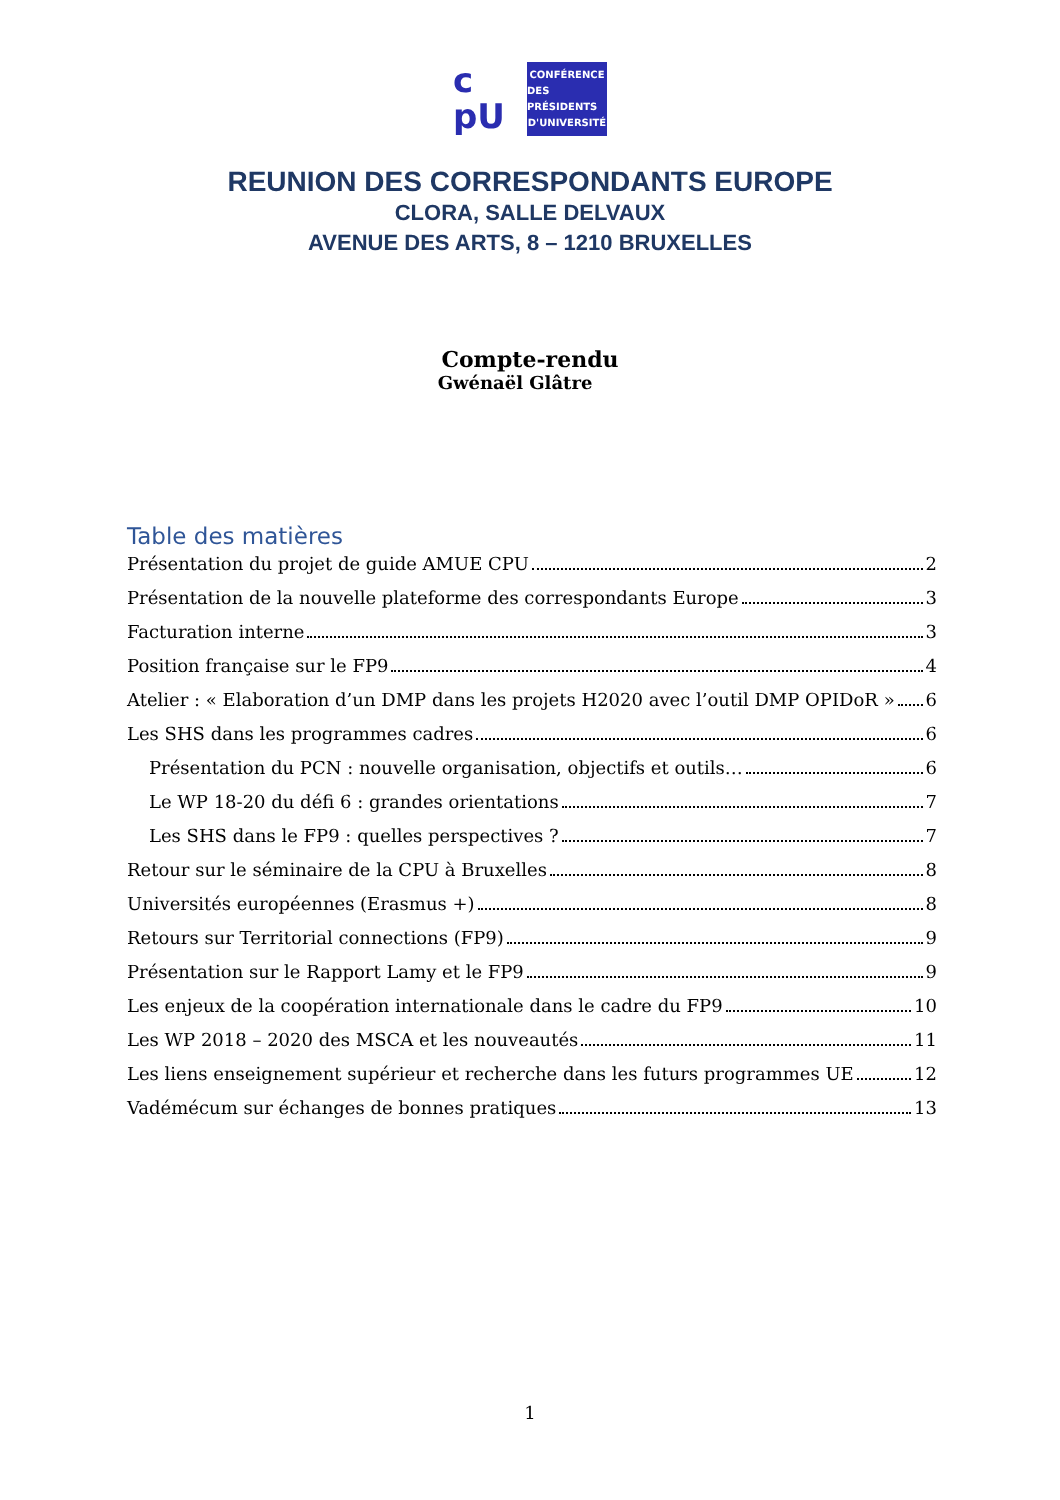c
pU
CONFÉRENCE
DES PRÉSIDENTS
D'UNIVERSITÉ
REUNION DES CORRESPONDANTS EUROPE
CLORA, SALLE DELVAUX
AVENUE DES ARTS, 8 – 1210 BRUXELLES
Compte-rendu
Gwénaël Glâtre
Table des matières
Présentation du projet de guide AMUE CPU 2
Présentation de la nouvelle plateforme des correspondants Europe 3
Facturation interne 3
Position française sur le FP9 4
Atelier : « Elaboration d’un DMP dans les projets H2020 avec l’outil DMP OPIDoR » 6
Les SHS dans les programmes cadres 6
Présentation du PCN : nouvelle organisation, objectifs et outils… 6
Le WP 18-20 du défi 6 : grandes orientations 7
Les SHS dans le FP9 : quelles perspectives ? 7
Retour sur le séminaire de la CPU à Bruxelles 8
Universités européennes (Erasmus +) 8
Retours sur Territorial connections (FP9) 9
Présentation sur le Rapport Lamy et le FP9 9
Les enjeux de la coopération internationale dans le cadre du FP9 10
Les WP 2018 – 2020 des MSCA et les nouveautés 11
Les liens enseignement supérieur et recherche dans les futurs programmes UE 12
Vadémécum sur échanges de bonnes pratiques 13
1